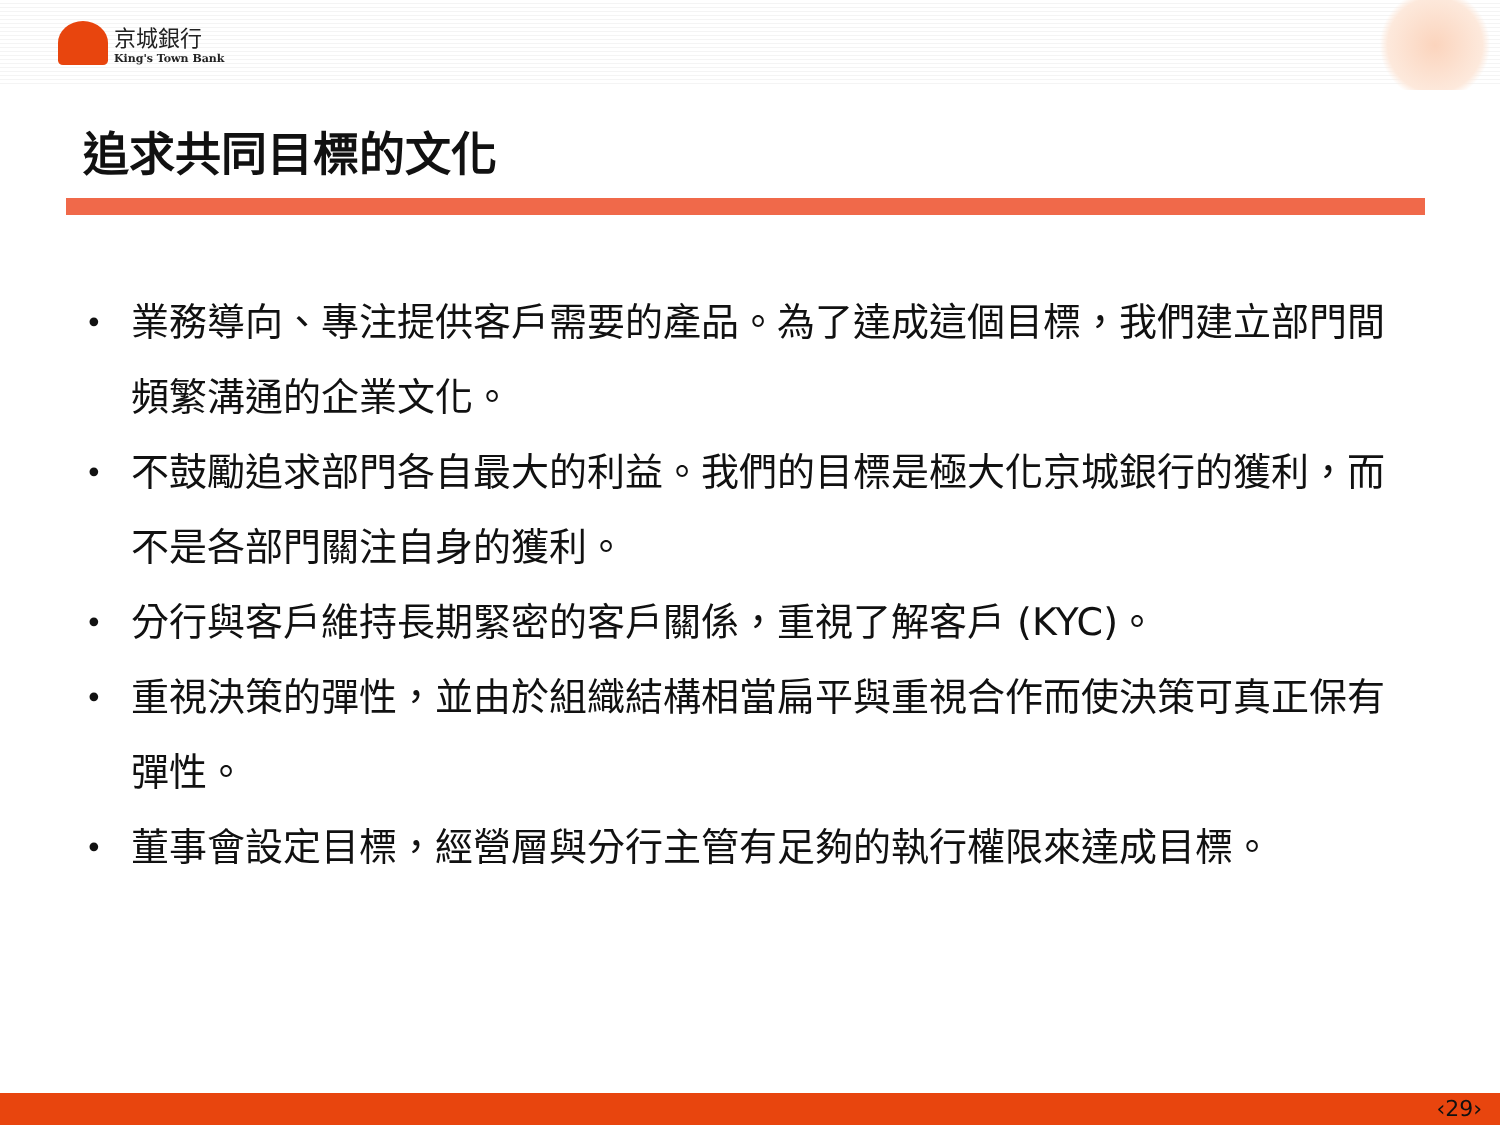京城銀行
King's Town Bank
追求共同目標的文化
• 業務導向、專注提供客戶需要的產品。為了達成這個目標，我們建立部門間頻繁溝通的企業文化。
• 不鼓勵追求部門各自最大的利益。我們的目標是極大化京城銀行的獲利，而不是各部門關注自身的獲利。
• 分行與客戶維持長期緊密的客戶關係，重視了解客戶 (KYC)。
• 重視決策的彈性，並由於組織結構相當扁平與重視合作而使決策可真正保有彈性。
• 董事會設定目標，經營層與分行主管有足夠的執行權限來達成目標。
‹29›